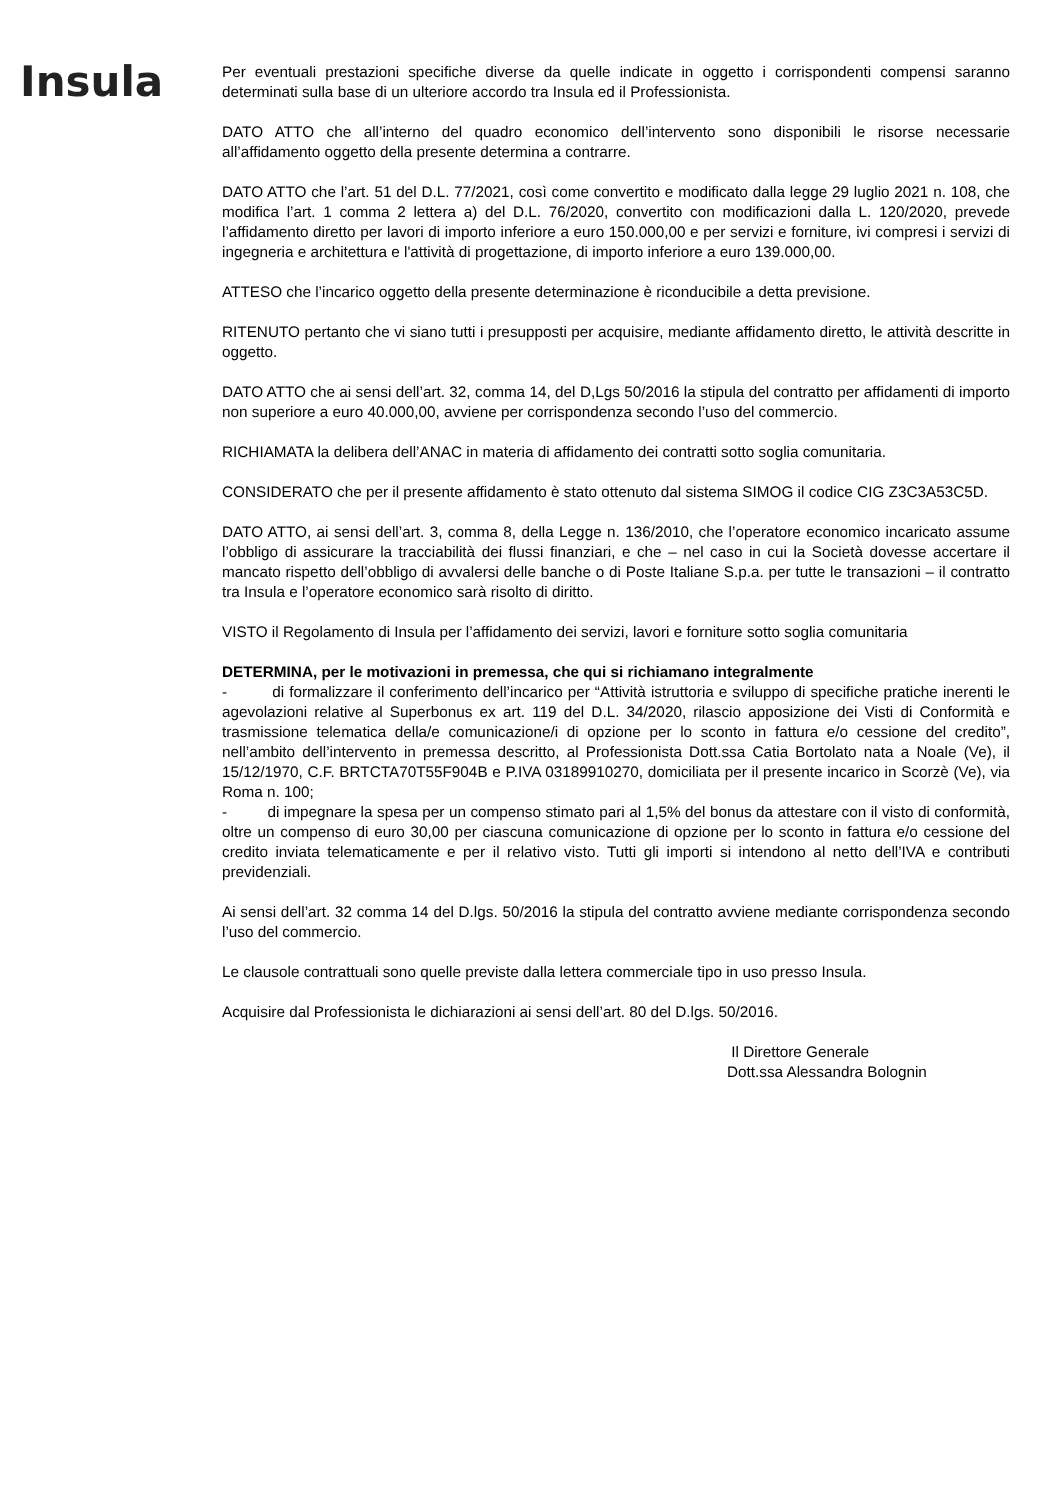Insula
Per eventuali prestazioni specifiche diverse da quelle indicate in oggetto i corrispondenti compensi saranno determinati sulla base di un ulteriore accordo tra Insula ed il Professionista.
DATO ATTO che all’interno del quadro economico dell’intervento sono disponibili le risorse necessarie all’affidamento oggetto della presente determina a contrarre.
DATO ATTO che l’art. 51 del D.L. 77/2021, così come convertito e modificato dalla legge 29 luglio 2021 n. 108, che modifica l’art. 1 comma 2 lettera a) del D.L. 76/2020, convertito con modificazioni dalla L. 120/2020, prevede l’affidamento diretto per lavori di importo inferiore a euro 150.000,00 e per servizi e forniture, ivi compresi i servizi di ingegneria e architettura e l'attività di progettazione, di importo inferiore a euro 139.000,00.
ATTESO che l’incarico oggetto della presente determinazione è riconducibile a detta previsione.
RITENUTO pertanto che vi siano tutti i presupposti per acquisire, mediante affidamento diretto, le attività descritte in oggetto.
DATO ATTO che ai sensi dell’art. 32, comma 14, del D,Lgs 50/2016 la stipula del contratto per affidamenti di importo non superiore a euro 40.000,00, avviene per corrispondenza secondo l’uso del commercio.
RICHIAMATA la delibera dell’ANAC in materia di affidamento dei contratti sotto soglia comunitaria.
CONSIDERATO che per il presente affidamento è stato ottenuto dal sistema SIMOG il codice CIG Z3C3A53C5D.
DATO ATTO, ai sensi dell’art. 3, comma 8, della Legge n. 136/2010, che l’operatore economico incaricato assume l’obbligo di assicurare la tracciabilità dei flussi finanziari, e che – nel caso in cui la Società dovesse accertare il mancato rispetto dell’obbligo di avvalersi delle banche o di Poste Italiane S.p.a. per tutte le transazioni – il contratto tra Insula e l’operatore economico sarà risolto di diritto.
VISTO il Regolamento di Insula per l’affidamento dei servizi, lavori e forniture sotto soglia comunitaria
DETERMINA, per le motivazioni in premessa, che qui si richiamano integralmente
- di formalizzare il conferimento dell’incarico per “Attività istruttoria e sviluppo di specifiche pratiche inerenti le agevolazioni relative al Superbonus ex art. 119 del D.L. 34/2020, rilascio apposizione dei Visti di Conformità e trasmissione telematica della/e comunicazione/i di opzione per lo sconto in fattura e/o cessione del credito”, nell’ambito dell’intervento in premessa descritto, al Professionista Dott.ssa Catia Bortolato nata a Noale (Ve), il 15/12/1970, C.F. BRTCTA70T55F904B e P.IVA 03189910270, domiciliata per il presente incarico in Scorzè (Ve), via Roma n. 100;
- di impegnare la spesa per un compenso stimato pari al 1,5% del bonus da attestare con il visto di conformità, oltre un compenso di euro 30,00 per ciascuna comunicazione di opzione per lo sconto in fattura e/o cessione del credito inviata telematicamente e per il relativo visto. Tutti gli importi si intendono al netto dell’IVA e contributi previdenziali.
Ai sensi dell’art. 32 comma 14 del D.lgs. 50/2016 la stipula del contratto avviene mediante corrispondenza secondo l’uso del commercio.
Le clausole contrattuali sono quelle previste dalla lettera commerciale tipo in uso presso Insula.
Acquisire dal Professionista le dichiarazioni ai sensi dell’art. 80 del D.lgs. 50/2016.
Il Direttore Generale
Dott.ssa Alessandra Bolognin